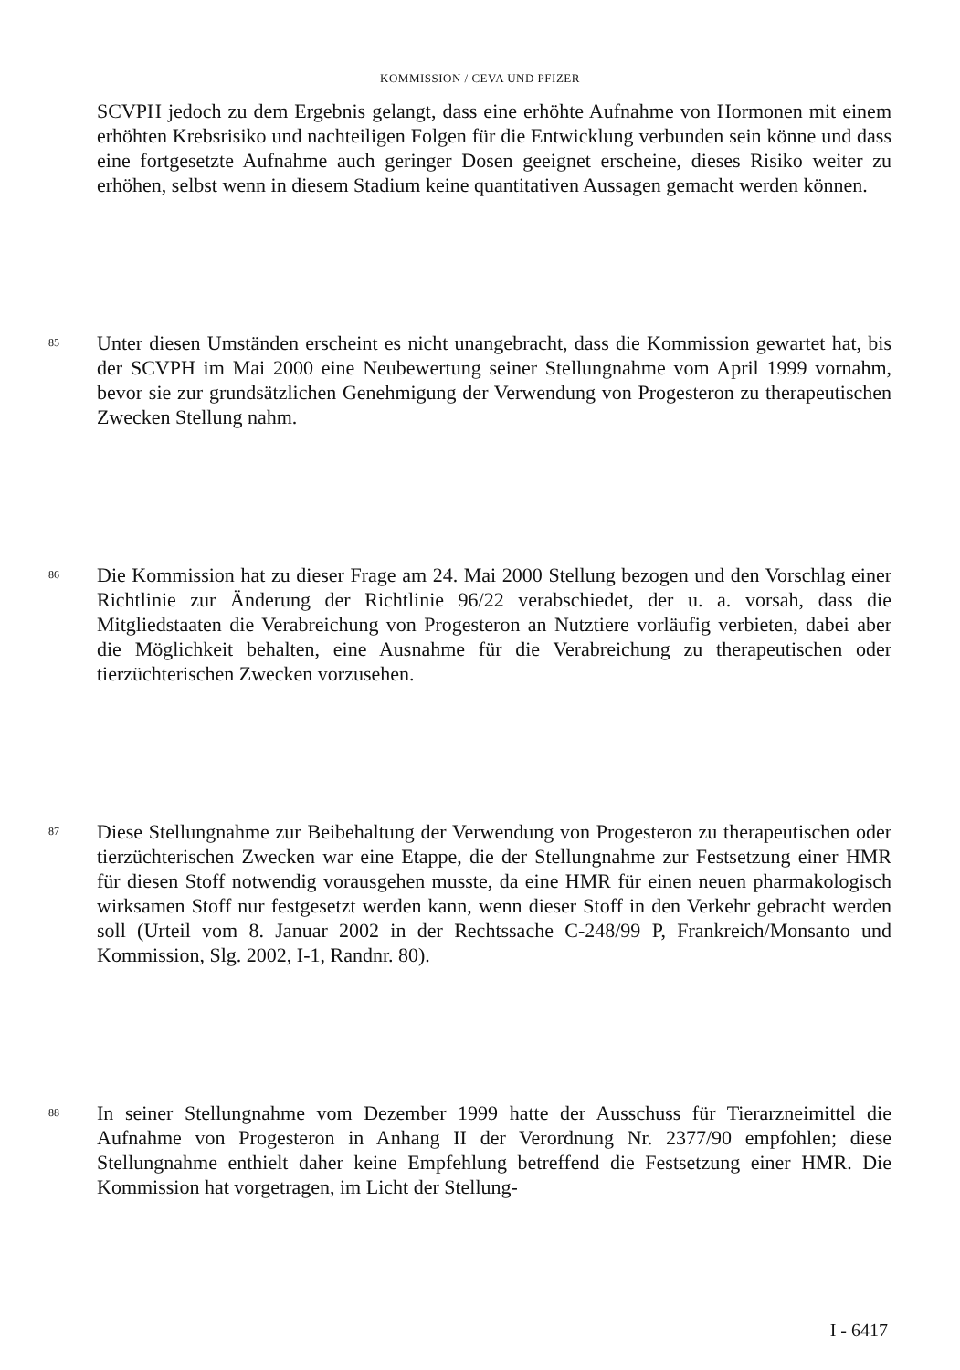KOMMISSION / CEVA UND PFIZER
SCVPH jedoch zu dem Ergebnis gelangt, dass eine erhöhte Aufnahme von Hormonen mit einem erhöhten Krebsrisiko und nachteiligen Folgen für die Entwicklung verbunden sein könne und dass eine fortgesetzte Aufnahme auch geringer Dosen geeignet erscheine, dieses Risiko weiter zu erhöhen, selbst wenn in diesem Stadium keine quantitativen Aussagen gemacht werden können.
85
Unter diesen Umständen erscheint es nicht unangebracht, dass die Kommission gewartet hat, bis der SCVPH im Mai 2000 eine Neubewertung seiner Stellungnahme vom April 1999 vornahm, bevor sie zur grundsätzlichen Genehmigung der Verwendung von Progesteron zu therapeutischen Zwecken Stellung nahm.
86
Die Kommission hat zu dieser Frage am 24. Mai 2000 Stellung bezogen und den Vorschlag einer Richtlinie zur Änderung der Richtlinie 96/22 verabschiedet, der u. a. vorsah, dass die Mitgliedstaaten die Verabreichung von Progesteron an Nutztiere vorläufig verbieten, dabei aber die Möglichkeit behalten, eine Ausnahme für die Verabreichung zu therapeutischen oder tierzüchterischen Zwecken vorzusehen.
87
Diese Stellungnahme zur Beibehaltung der Verwendung von Progesteron zu therapeutischen oder tierzüchterischen Zwecken war eine Etappe, die der Stellungnahme zur Festsetzung einer HMR für diesen Stoff notwendig vorausgehen musste, da eine HMR für einen neuen pharmakologisch wirksamen Stoff nur festgesetzt werden kann, wenn dieser Stoff in den Verkehr gebracht werden soll (Urteil vom 8. Januar 2002 in der Rechtssache C-248/99 P, Frankreich/Monsanto und Kommission, Slg. 2002, I-1, Randnr. 80).
88
In seiner Stellungnahme vom Dezember 1999 hatte der Ausschuss für Tierarzneimittel die Aufnahme von Progesteron in Anhang II der Verordnung Nr. 2377/90 empfohlen; diese Stellungnahme enthielt daher keine Empfehlung betreffend die Festsetzung einer HMR. Die Kommission hat vorgetragen, im Licht der Stellung-
I - 6417